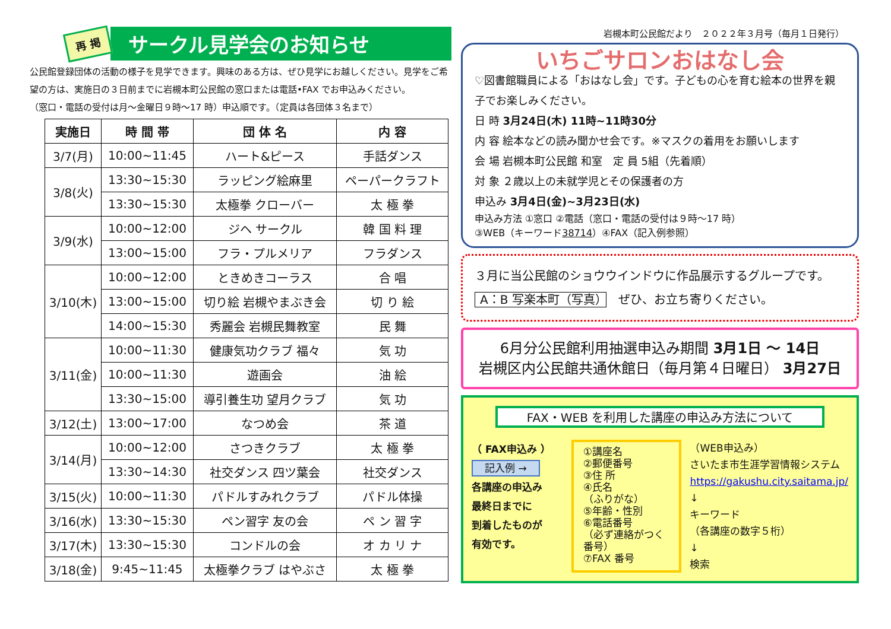再 掲
サークル見学会のお知らせ
公民館登録団体の活動の様子を見学できます。興味のある方は、ぜひ見学にお越しください。見学をご希望の方は、実施日の３日前までに岩槻本町公民館の窓口または電話•FAX でお申込みください。
（窓口・電話の受付は月～金曜日９時～17 時）申込順です。（定員は各団体３名まで）
| 実施日 | 時 間 帯 | 団 体 名 | 内 容 |
| --- | --- | --- | --- |
| 3/7(月) | 10:00~11:45 | ハート&ピース | 手話ダンス |
| 3/8(火) | 13:30~15:30 | ラッピング絵麻里 | ペーパークラフト |
| | 13:30~15:30 | 太極拳 クローバー | 太 極 拳 |
| 3/9(水) | 10:00~12:00 | ジヘ サークル | 韓 国 料 理 |
| | 13:00~15:00 | フラ・プルメリア | フラダンス |
| 3/10(木) | 10:00~12:00 | ときめきコーラス | 合 唱 |
| | 13:00~15:00 | 切り絵 岩槻やまぶき会 | 切 り 絵 |
| | 14:00~15:30 | 秀麗会 岩槻民舞教室 | 民 舞 |
| 3/11(金) | 10:00~11:30 | 健康気功クラブ 福々 | 気 功 |
| | 10:00~11:30 | 遊画会 | 油 絵 |
| | 13:30~15:00 | 導引養生功 望月クラブ | 気 功 |
| 3/12(土) | 13:00~17:00 | なつめ会 | 茶 道 |
| 3/14(月) | 10:00~12:00 | さつきクラブ | 太 極 拳 |
| | 13:30~14:30 | 社交ダンス 四ツ葉会 | 社交ダンス |
| 3/15(火) | 10:00~11:30 | パドルすみれクラブ | パドル体操 |
| 3/16(水) | 13:30~15:30 | ペン習字 友の会 | ペ ン 習 字 |
| 3/17(木) | 13:30~15:30 | コンドルの会 | オ カ リ ナ |
| 3/18(金) | 9:45~11:45 | 太極拳クラブ はやぶさ | 太 極 拳 |
岩槻本町公民館だより　２０２２年３月号（毎月１日発行）
いちごサロンおはなし会
♡図書館職員による「おはなし会」です。子どもの心を育む絵本の世界を親子でお楽しみください。
日 時 3月24日(木) 11時~11時30分
内 容 絵本などの読み聞かせ会です。※マスクの着用をお願いします
会 場 岩槻本町公民館 和室　定 員 5組（先着順）
対 象 ２歳以上の未就学児とその保護者の方
申込み 3月4日(金)~3月23日(水)
申込み方法 ①窓口 ②電話（窓口・電話の受付は９時～17 時）
③WEB（キーワード38714）④FAX（記入例参照）
３月に当公民館のショウウインドウに作品展示するグループです。
A：B 写楽本町（写真）　ぜひ、お立ち寄りください。
6月分公民館利用抽選申込み期間 3月1日 ～ 14日
岩槻区内公民館共通休館日（毎月第４日曜日） 3月27日
FAX・WEB を利用した講座の申込み方法について
（ FAX申込み ）
記入例 →
各講座の申込み
最終日までに
到着したものが
有効です。
①講座名
②郵便番号
③住 所
④氏名
（ふりがな）
⑤年齢・性別
⑥電話番号
（必ず連絡がつく番号）
⑦FAX 番号
（WEB申込み）
さいたま市生涯学習情報システム
https://gakushu.city.saitama.jp/
↓
キーワード
（各講座の数字５桁）
↓
検索